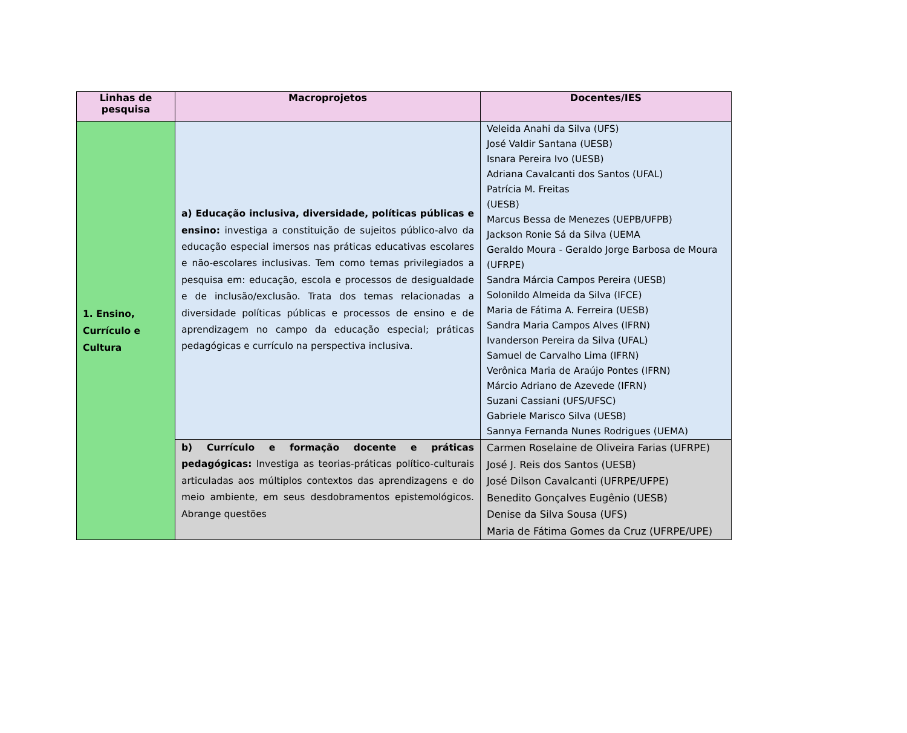| Linhas de pesquisa | Macroprojetos | Docentes/IES |
| --- | --- | --- |
| 1. Ensino, Currículo e Cultura | a) Educação inclusiva, diversidade, políticas públicas e ensino: investiga a constituição de sujeitos público-alvo da educação especial imersos nas práticas educativas escolares e não-escolares inclusivas. Tem como temas privilegiados a pesquisa em: educação, escola e processos de desigualdade e de inclusão/exclusão. Trata dos temas relacionadas a diversidade políticas públicas e processos de ensino e de aprendizagem no campo da educação especial; práticas pedagógicas e currículo na perspectiva inclusiva. | Veleida Anahi da Silva (UFS) José Valdir Santana (UESB) Isnara Pereira Ivo (UESB) Adriana Cavalcanti dos Santos (UFAL) Patrícia M. Freitas (UESB) Marcus Bessa de Menezes (UEPB/UFPB) Jackson Ronie Sá da Silva (UEMA Geraldo Moura - Geraldo Jorge Barbosa de Moura (UFRPE) Sandra Márcia Campos Pereira (UESB) Solonildo Almeida da Silva (IFCE) Maria de Fátima A. Ferreira (UESB) Sandra Maria Campos Alves (IFRN) Ivanderson Pereira da Silva (UFAL) Samuel de Carvalho Lima (IFRN) Verônica Maria de Araújo Pontes (IFRN) Márcio Adriano de Azevede (IFRN) Suzani Cassiani (UFS/UFSC) Gabriele Marisco Silva (UESB) Sannya Fernanda Nunes Rodrigues (UEMA) |
| | b) Currículo e formação docente e práticas pedagógicas: Investiga as teorias-práticas político-culturais articuladas aos múltiplos contextos das aprendizagens e do meio ambiente, em seus desdobramentos epistemológicos. Abrange questões | Carmen Roselaine de Oliveira Farias (UFRPE) José J. Reis dos Santos (UESB) José Dilson Cavalcanti (UFRPE/UFPE) Benedito Gonçalves Eugênio (UESB) Denise da Silva Sousa (UFS) Maria de Fátima Gomes da Cruz (UFRPE/UPE) |